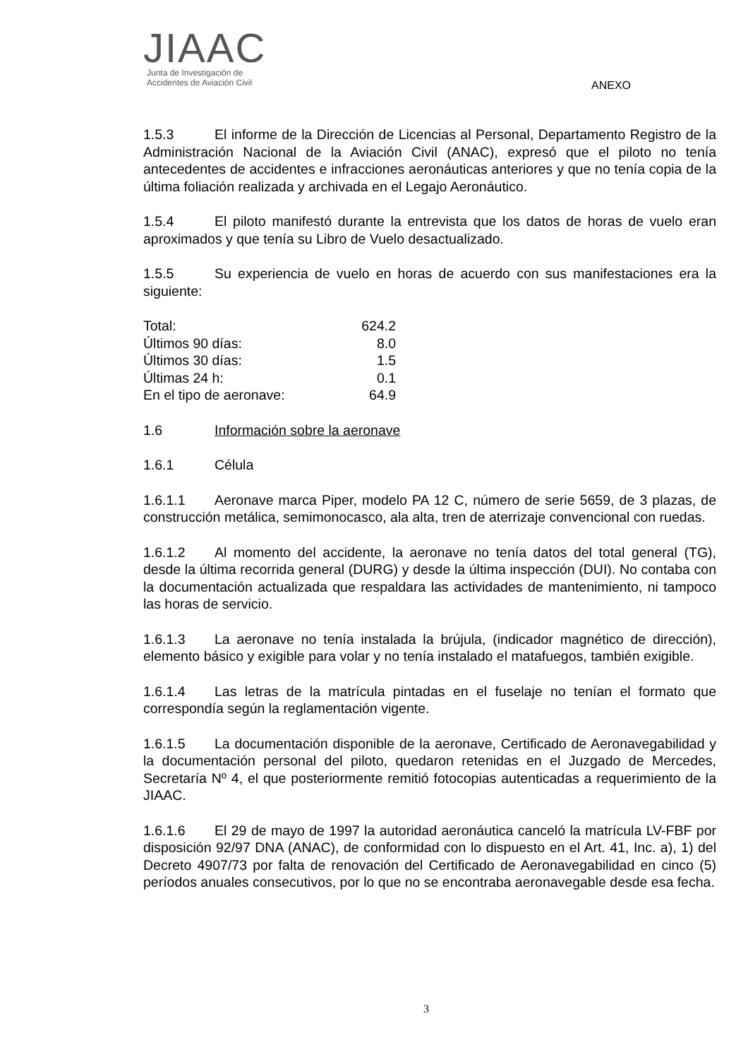JIAAC
Junta de Investigación de
Accidentes de Aviación Civil
ANEXO
1.5.3 El informe de la Dirección de Licencias al Personal, Departamento Registro de la Administración Nacional de la Aviación Civil (ANAC), expresó que el piloto no tenía antecedentes de accidentes e infracciones aeronáuticas anteriores y que no tenía copia de la última foliación realizada y archivada en el Legajo Aeronáutico.
1.5.4 El piloto manifestó durante la entrevista que los datos de horas de vuelo eran aproximados y que tenía su Libro de Vuelo desactualizado.
1.5.5 Su experiencia de vuelo en horas de acuerdo con sus manifestaciones era la siguiente:
| Total: | 624.2 |
| Últimos 90 días: | 8.0 |
| Últimos 30 días: | 1.5 |
| Últimas 24 h: | 0.1 |
| En el tipo de aeronave: | 64.9 |
1.6 Información sobre la aeronave
1.6.1 Célula
1.6.1.1 Aeronave marca Piper, modelo PA 12 C, número de serie 5659, de 3 plazas, de construcción metálica, semimonocasco, ala alta, tren de aterrizaje convencional con ruedas.
1.6.1.2 Al momento del accidente, la aeronave no tenía datos del total general (TG), desde la última recorrida general (DURG) y desde la última inspección (DUI). No contaba con la documentación actualizada que respaldara las actividades de mantenimiento, ni tampoco las horas de servicio.
1.6.1.3 La aeronave no tenía instalada la brújula, (indicador magnético de dirección), elemento básico y exigible para volar y no tenía instalado el matafuegos, también exigible.
1.6.1.4 Las letras de la matrícula pintadas en el fuselaje no tenían el formato que correspondía según la reglamentación vigente.
1.6.1.5 La documentación disponible de la aeronave, Certificado de Aeronavegabilidad y la documentación personal del piloto, quedaron retenidas en el Juzgado de Mercedes, Secretaría Nº 4, el que posteriormente remitió fotocopias autenticadas a requerimiento de la JIAAC.
1.6.1.6 El 29 de mayo de 1997 la autoridad aeronáutica canceló la matrícula LV-FBF por disposición 92/97 DNA (ANAC), de conformidad con lo dispuesto en el Art. 41, Inc. a), 1) del Decreto 4907/73 por falta de renovación del Certificado de Aeronavegabilidad en cinco (5) períodos anuales consecutivos, por lo que no se encontraba aeronavegable desde esa fecha.
3